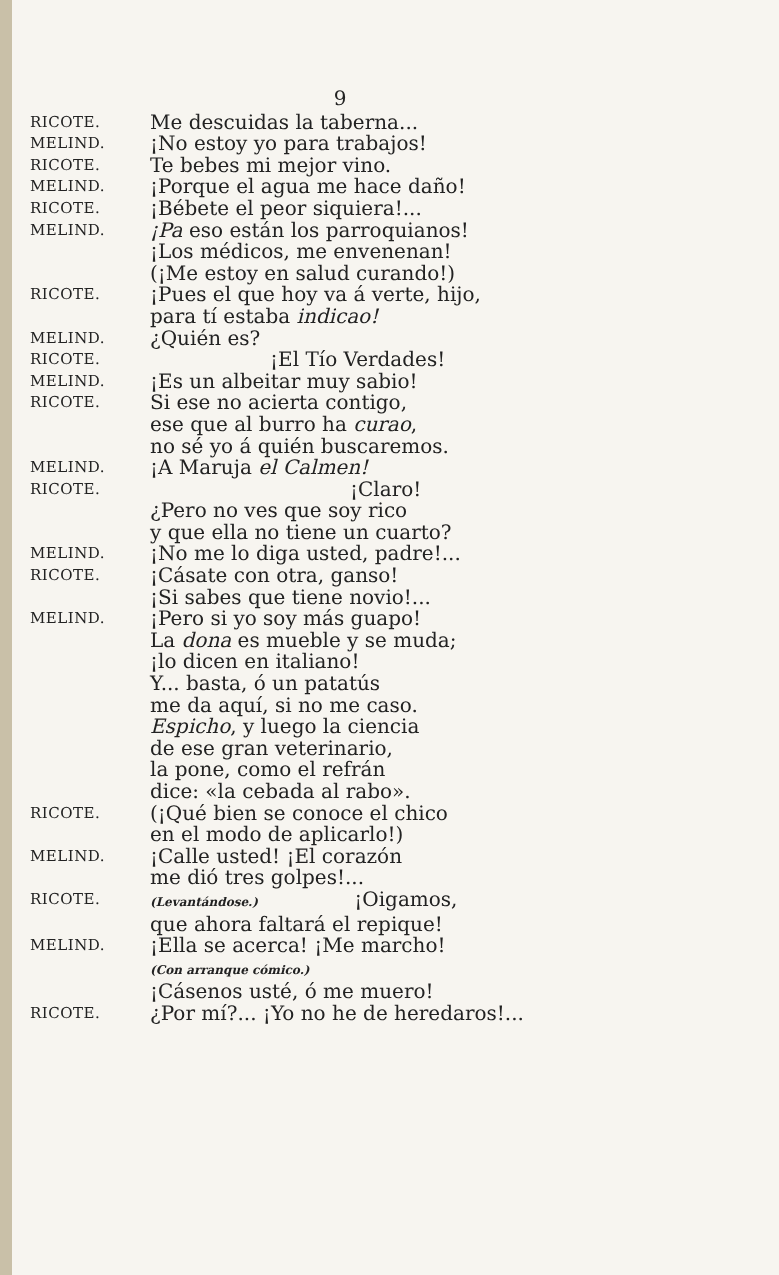9
RICOTE.
Me descuidas la taberna...
MELIND.
¡No estoy yo para trabajos!
RICOTE.
Te bebes mi mejor vino.
MELIND.
¡Porque el agua me hace daño!
RICOTE.
¡Bébete el peor siquiera!...
MELIND.
¡Pa eso están los parroquianos!
¡Los médicos, me envenenan!
(¡Me estoy en salud curando!)
RICOTE.
¡Pues el que hoy va á verte, hijo,
para tí estaba indicao!
MELIND.
¿Quién es?
RICOTE.
¡El Tío Verdades!
MELIND.
¡Es un albeitar muy sabio!
RICOTE.
Si ese no acierta contigo,
ese que al burro ha curao,
no sé yo á quién buscaremos.
MELIND.
¡A Maruja el Calmen!
RICOTE.
¡Claro!
¿Pero no ves que soy rico
y que ella no tiene un cuarto?
MELIND.
¡No me lo diga usted, padre!...
RICOTE.
¡Cásate con otra, ganso!
¡Si sabes que tiene novio!...
MELIND.
¡Pero si yo soy más guapo!
La dona es mueble y se muda;
¡lo dicen en italiano!
Y... basta, ó un patatús
me da aquí, si no me caso.
Espicho, y luego la ciencia
de ese gran veterinario,
la pone, como el refrán
dice: «la cebada al rabo».
RICOTE.
(¡Qué bien se conoce el chico
en el modo de aplicarlo!)
MELIND.
¡Calle usted! ¡El corazón
me dió tres golpes!...
RICOTE.
(Levantándose.) ¡Oigamos,
que ahora faltará el repique!
MELIND.
¡Ella se acerca! ¡Me marcho!
(Con arranque cómico.)
¡Cásenos usté, ó me muero!
RICOTE.
¿Por mí?... ¡Yo no he de heredaros!...